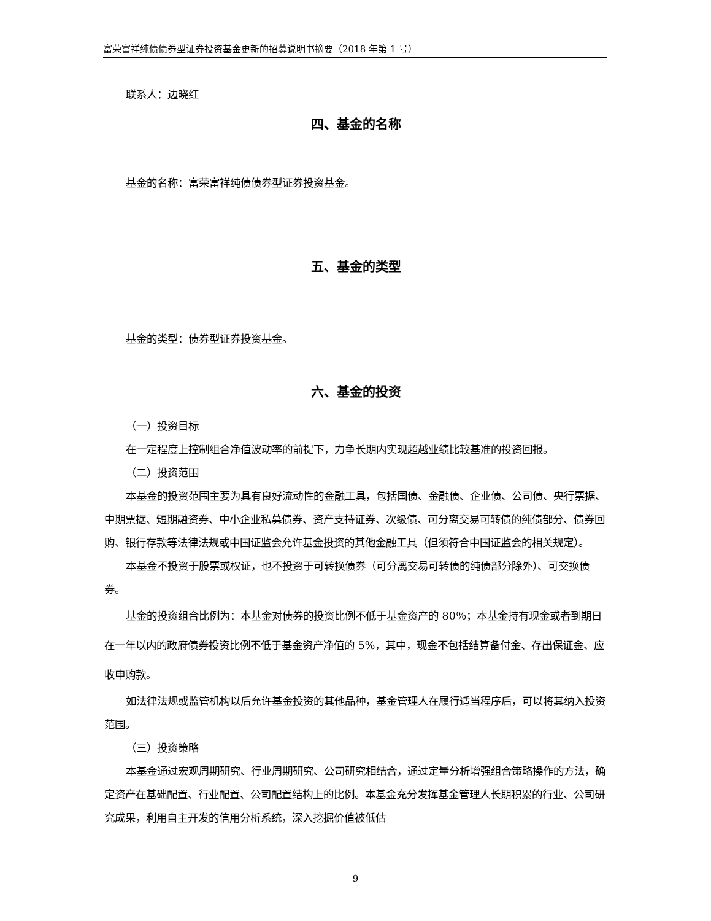富荣富祥纯债债券型证券投资基金更新的招募说明书摘要（2018 年第 1 号）
联系人：边晓红
四、基金的名称
基金的名称：富荣富祥纯债债券型证券投资基金。
五、基金的类型
基金的类型：债券型证券投资基金。
六、基金的投资
（一）投资目标
在一定程度上控制组合净值波动率的前提下，力争长期内实现超越业绩比较基准的投资回报。
（二）投资范围
本基金的投资范围主要为具有良好流动性的金融工具，包括国债、金融债、企业债、公司债、央行票据、中期票据、短期融资券、中小企业私募债券、资产支持证券、次级债、可分离交易可转债的纯债部分、债券回购、银行存款等法律法规或中国证监会允许基金投资的其他金融工具（但须符合中国证监会的相关规定）。
本基金不投资于股票或权证，也不投资于可转换债券（可分离交易可转债的纯债部分除外）、可交换债券。
基金的投资组合比例为：本基金对债券的投资比例不低于基金资产的 80％；本基金持有现金或者到期日在一年以内的政府债券投资比例不低于基金资产净值的 5%，其中，现金不包括结算备付金、存出保证金、应收申购款。
如法律法规或监管机构以后允许基金投资的其他品种，基金管理人在履行适当程序后，可以将其纳入投资范围。
（三）投资策略
本基金通过宏观周期研究、行业周期研究、公司研究相结合，通过定量分析增强组合策略操作的方法，确定资产在基础配置、行业配置、公司配置结构上的比例。本基金充分发挥基金管理人长期积累的行业、公司研究成果，利用自主开发的信用分析系统，深入挖掘价值被低估
9